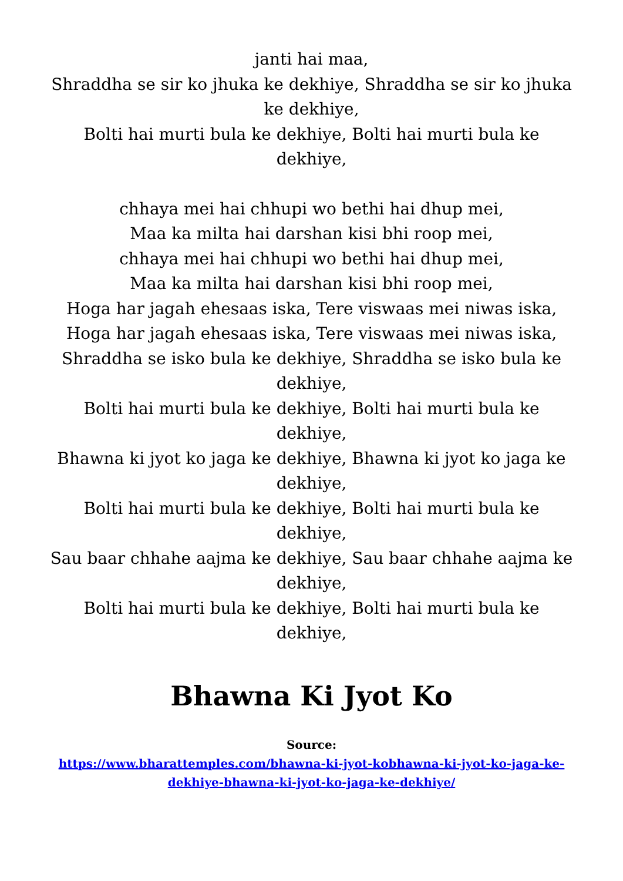janti hai maa,
Shraddha se sir ko jhuka ke dekhiye, Shraddha se sir ko jhuka ke dekhiye,
Bolti hai murti bula ke dekhiye, Bolti hai murti bula ke dekhiye,
chhaya mei hai chhupi wo bethi hai dhup mei,
Maa ka milta hai darshan kisi bhi roop mei,
chhaya mei hai chhupi wo bethi hai dhup mei,
Maa ka milta hai darshan kisi bhi roop mei,
Hoga har jagah ehesaas iska, Tere viswaas mei niwas iska,
Hoga har jagah ehesaas iska, Tere viswaas mei niwas iska,
Shraddha se isko bula ke dekhiye, Shraddha se isko bula ke dekhiye,
Bolti hai murti bula ke dekhiye, Bolti hai murti bula ke dekhiye,
Bhawna ki jyot ko jaga ke dekhiye, Bhawna ki jyot ko jaga ke dekhiye,
Bolti hai murti bula ke dekhiye, Bolti hai murti bula ke dekhiye,
Sau baar chhahe aajma ke dekhiye, Sau baar chhahe aajma ke dekhiye,
Bolti hai murti bula ke dekhiye, Bolti hai murti bula ke dekhiye,
Bhawna Ki Jyot Ko
Source:
https://www.bharattemples.com/bhawna-ki-jyot-kobhawna-ki-jyot-ko-jaga-ke-dekhiye-bhawna-ki-jyot-ko-jaga-ke-dekhiye/